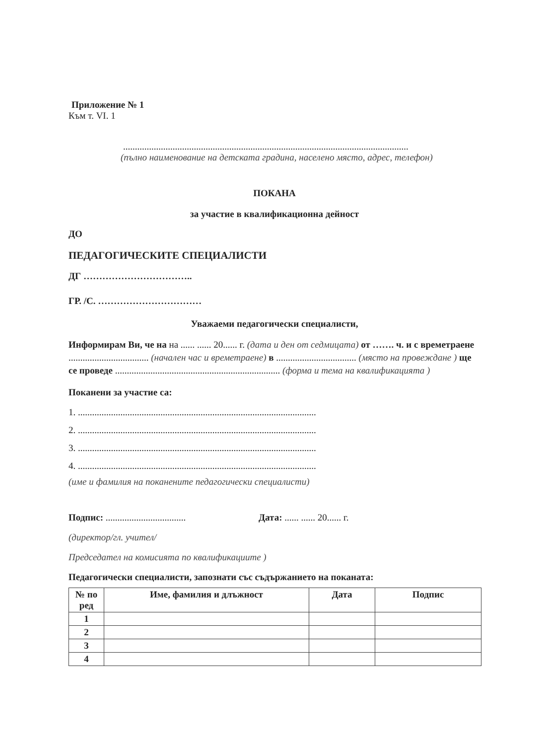Приложение № 1
Към т. VI. 1
.........................................................................................................................
(пълно наименование на детската градина, населено място, адрес, телефон)
ПОКАНА
за участие в квалификационна дейност
ДО
ПЕДАГОГИЧЕСКИТЕ СПЕЦИАЛИСТИ
ДГ ……………………………..
ГР. /С. ……………………………
Уважаеми педагогически специалисти,
Информирам Ви, че на на ...... ...... 20...... г. (дата и ден от седмицата) от ……. ч. и с времетраене .................................. (начален час и времетраене) в .................................. (място на провеждане ) ще се проведе ...................................................................... (форма и тема на квалификацията )
Поканени за участие са:
1. .....................................................................................................
2. .....................................................................................................
3. .....................................................................................................
4. .....................................................................................................
(име и фамилия на поканените педагогически специалисти)
Подпис: ..................................
Дата: ...... ...... 20...... г.
(директор/гл. учител/
Председател на комисията по квалификациите )
Педагогически специалисти, запознати със съдържанието на поканата:
| № по ред | Име, фамилия и длъжност | Дата | Подпис |
| --- | --- | --- | --- |
| 1 | | | |
| 2 | | | |
| 3 | | | |
| 4 | | | |